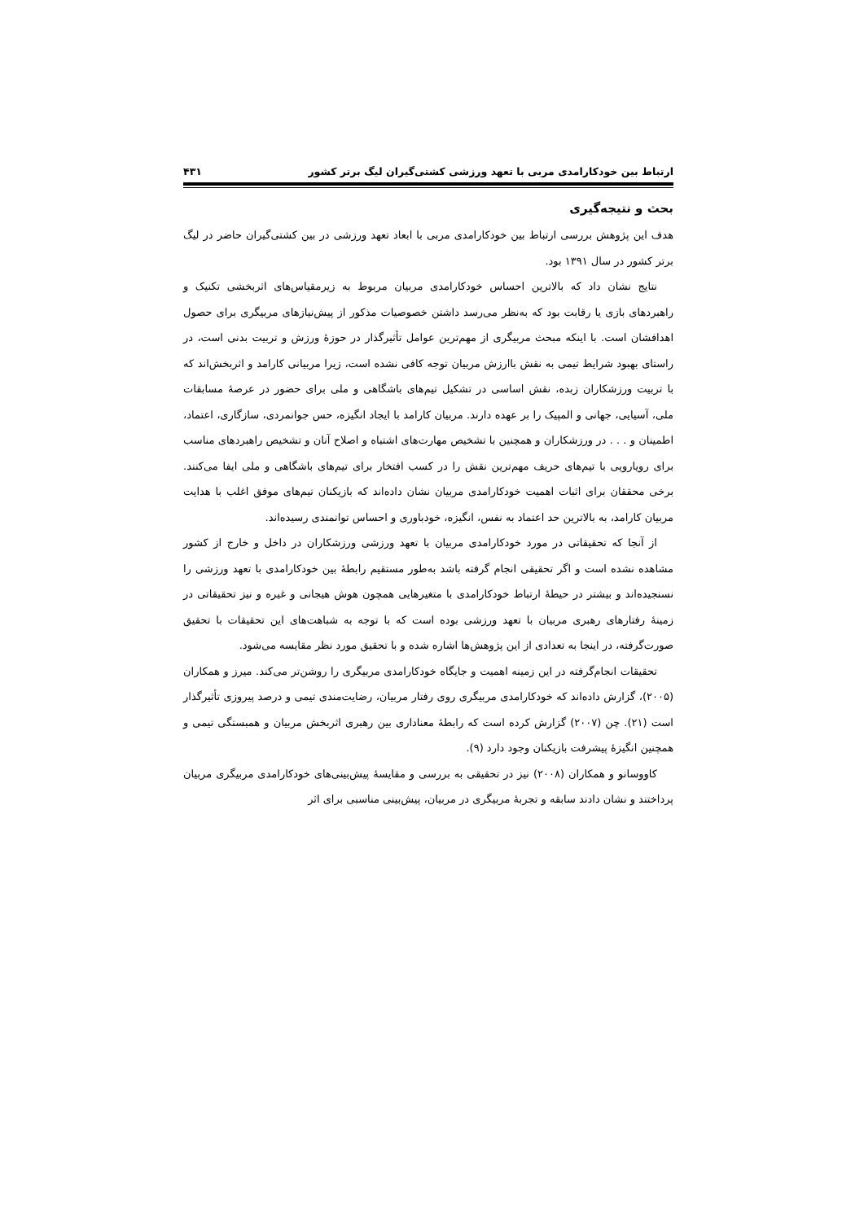ارتباط بین خودکارامدی مربی با تعهد ورزشی کشتی‌گیران لیگ برتر کشور ۴۳۱
بحث و نتیجه‌گیری
هدف این پژوهش بررسی ارتباط بین خودکارامدی مربی با ابعاد تعهد ورزشی در بین کشتی‌گیران حاضر در لیگ برتر کشور در سال ۱۳۹۱ بود.
نتایج نشان داد که بالاترین احساس خودکارامدی مربیان مربوط به زیرمقیاس‌های اثربخشی تکنیک و راهبردهای بازی یا رقابت بود که به‌نظر می‌رسد داشتن خصوصیات مذکور از پیش‌نیازهای مربیگری برای حصول اهدافشان است. با اینکه مبحث مربیگری از مهم‌ترین عوامل تأثیرگذار در حوزهٔ ورزش و تربیت بدنی است، در راستای بهبود شرایط تیمی به نقش باارزش مربیان توجه کافی نشده است، زیرا مربیانی کارامد و اثربخش‌اند که با تربیت ورزشکاران زبده، نقش اساسی در تشکیل تیم‌های باشگاهی و ملی برای حضور در عرصهٔ مسابقات ملی، آسیایی، جهانی و المپیک را بر عهده دارند. مربیان کارامد با ایجاد انگیزه، حس جوانمردی، سازگاری، اعتماد، اطمینان و . . . در ورزشکاران و همچنین با تشخیص مهارت‌های اشتباه و اصلاح آنان و تشخیص راهبردهای مناسب برای رویارویی با تیم‌های حریف مهم‌ترین نقش را در کسب افتخار برای تیم‌های باشگاهی و ملی ایفا می‌کنند. برخی محققان برای اثبات اهمیت خودکارامدی مربیان نشان داده‌اند که بازیکنان تیم‌های موفق اغلب با هدایت مربیان کارامد، به بالاترین حد اعتماد به نفس، انگیزه، خودباوری و احساس توانمندی رسیده‌اند.
از آنجا که تحقیقاتی در مورد خودکارامدی مربیان با تعهد ورزشی ورزشکاران در داخل و خارج از کشور مشاهده نشده است و اگر تحقیقی انجام گرفته باشد به‌طور مستقیم رابطهٔ بین خودکارامدی با تعهد ورزشی را نسنجیده‌اند و بیشتر در حیطهٔ ارتباط خودکارامدی با متغیرهایی همچون هوش هیجانی و غیره و نیز تحقیقاتی در زمینهٔ رفتارهای رهبری مربیان با تعهد ورزشی بوده است که با توجه به شباهت‌های این تحقیقات با تحقیق صورت‌گرفته، در اینجا به تعدادی از این پژوهش‌ها اشاره شده و با تحقیق مورد نظر مقایسه می‌شود.
تحقیقات انجام‌گرفته در این زمینه اهمیت و جایگاه خودکارامدی مربیگری را روشن‌تر می‌کند. میرز و همکاران (۲۰۰۵)، گزارش داده‌اند که خودکارامدی مربیگری روی رفتار مربیان، رضایت‌مندی تیمی و درصد پیروزی تأثیرگذار است (۲۱). چن (۲۰۰۷) گزارش کرده است که رابطهٔ معناداری بین رهبری اثربخش مربیان و همبستگی تیمی و همچنین انگیزهٔ پیشرفت بازیکنان وجود دارد (۹).
کاووسانو و همکاران (۲۰۰۸) نیز در تحقیقی به بررسی و مقایسهٔ پیش‌بینی‌های خودکارامدی مربیگری مربیان پرداختند و نشان دادند سابقه و تجربهٔ مربیگری در مربیان، پیش‌بینی مناسبی برای اثر